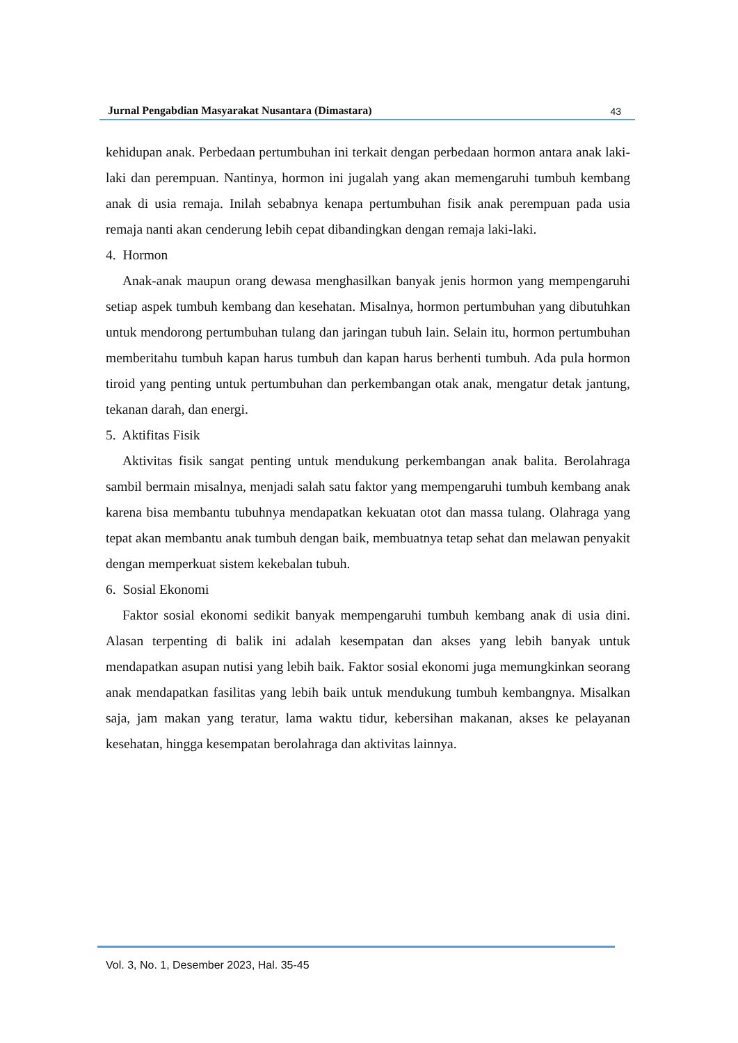Jurnal Pengabdian Masyarakat Nusantara (Dimastara) 43
kehidupan anak. Perbedaan pertumbuhan ini terkait dengan perbedaan hormon antara anak laki-laki dan perempuan. Nantinya, hormon ini jugalah yang akan memengaruhi tumbuh kembang anak di usia remaja. Inilah sebabnya kenapa pertumbuhan fisik anak perempuan pada usia remaja nanti akan cenderung lebih cepat dibandingkan dengan remaja laki-laki.
4. Hormon
Anak-anak maupun orang dewasa menghasilkan banyak jenis hormon yang mempengaruhi setiap aspek tumbuh kembang dan kesehatan. Misalnya, hormon pertumbuhan yang dibutuhkan untuk mendorong pertumbuhan tulang dan jaringan tubuh lain. Selain itu, hormon pertumbuhan memberitahu tumbuh kapan harus tumbuh dan kapan harus berhenti tumbuh. Ada pula hormon tiroid yang penting untuk pertumbuhan dan perkembangan otak anak, mengatur detak jantung, tekanan darah, dan energi.
5. Aktifitas Fisik
Aktivitas fisik sangat penting untuk mendukung perkembangan anak balita. Berolahraga sambil bermain misalnya, menjadi salah satu faktor yang mempengaruhi tumbuh kembang anak karena bisa membantu tubuhnya mendapatkan kekuatan otot dan massa tulang. Olahraga yang tepat akan membantu anak tumbuh dengan baik, membuatnya tetap sehat dan melawan penyakit dengan memperkuat sistem kekebalan tubuh.
6. Sosial Ekonomi
Faktor sosial ekonomi sedikit banyak mempengaruhi tumbuh kembang anak di usia dini. Alasan terpenting di balik ini adalah kesempatan dan akses yang lebih banyak untuk mendapatkan asupan nutisi yang lebih baik. Faktor sosial ekonomi juga memungkinkan seorang anak mendapatkan fasilitas yang lebih baik untuk mendukung tumbuh kembangnya. Misalkan saja, jam makan yang teratur, lama waktu tidur, kebersihan makanan, akses ke pelayanan kesehatan, hingga kesempatan berolahraga dan aktivitas lainnya.
Vol. 3, No. 1, Desember 2023, Hal. 35-45